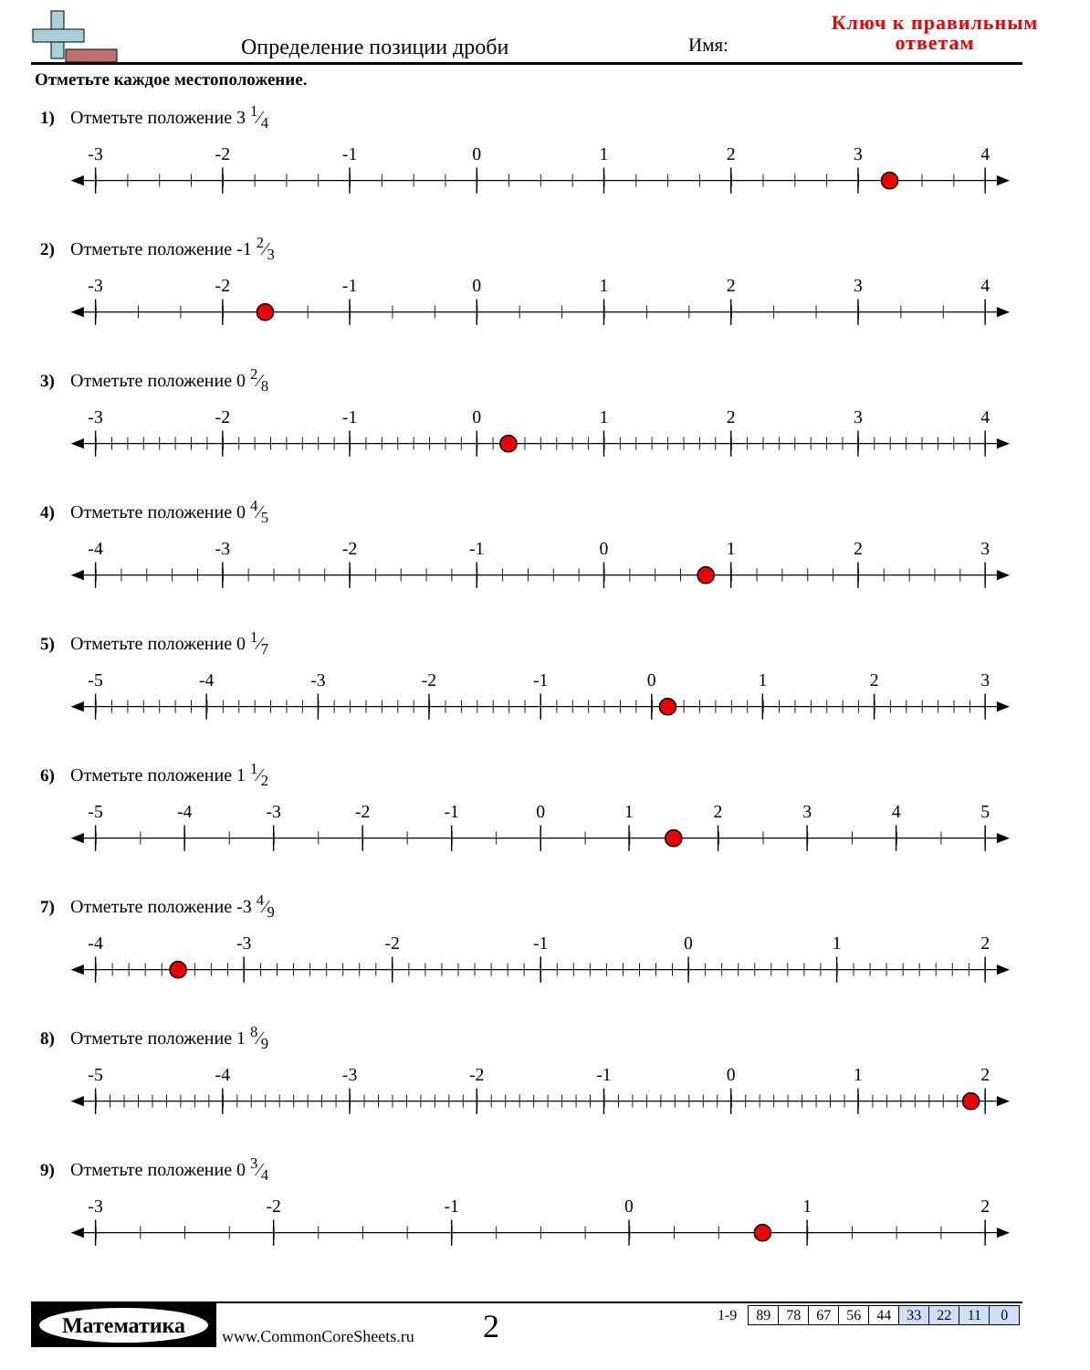Определение позиции дроби Имя:
Ключ к правильным
ответам
Отметьте каждое местоположение.
1) Отметьте положение 3 1⁄4
-3
-2
-1
0
1
2
3
4
2) Отметьте положение -1 2⁄3
-3
-2
-1
0
1
2
3
4
3) Отметьте положение 0 2⁄8
-3
-2
-1
0
1
2
3
4
4) Отметьте положение 0 4⁄5
-4
-3
-2
-1
0
1
2
3
5) Отметьте положение 0 1⁄7
-5
-4
-3
-2
-1
0
1
2
3
6) Отметьте положение 1 1⁄2
-5
-4
-3
-2
-1
0
1
2
3
4
5
7) Отметьте положение -3 4⁄9
-4
-3
-2
-1
0
1
2
8) Отметьте положение 1 8⁄9
-5
-4
-3
-2
-1
0
1
2
9) Отметьте положение 0 3⁄4
-3
-2
-1
0
1
2
Математика
www.CommonCoreSheets.ru 2
| 1-9 | 89 | 78 | 67 | 56 | 44 | 33 | 22 | 11 | 0 |